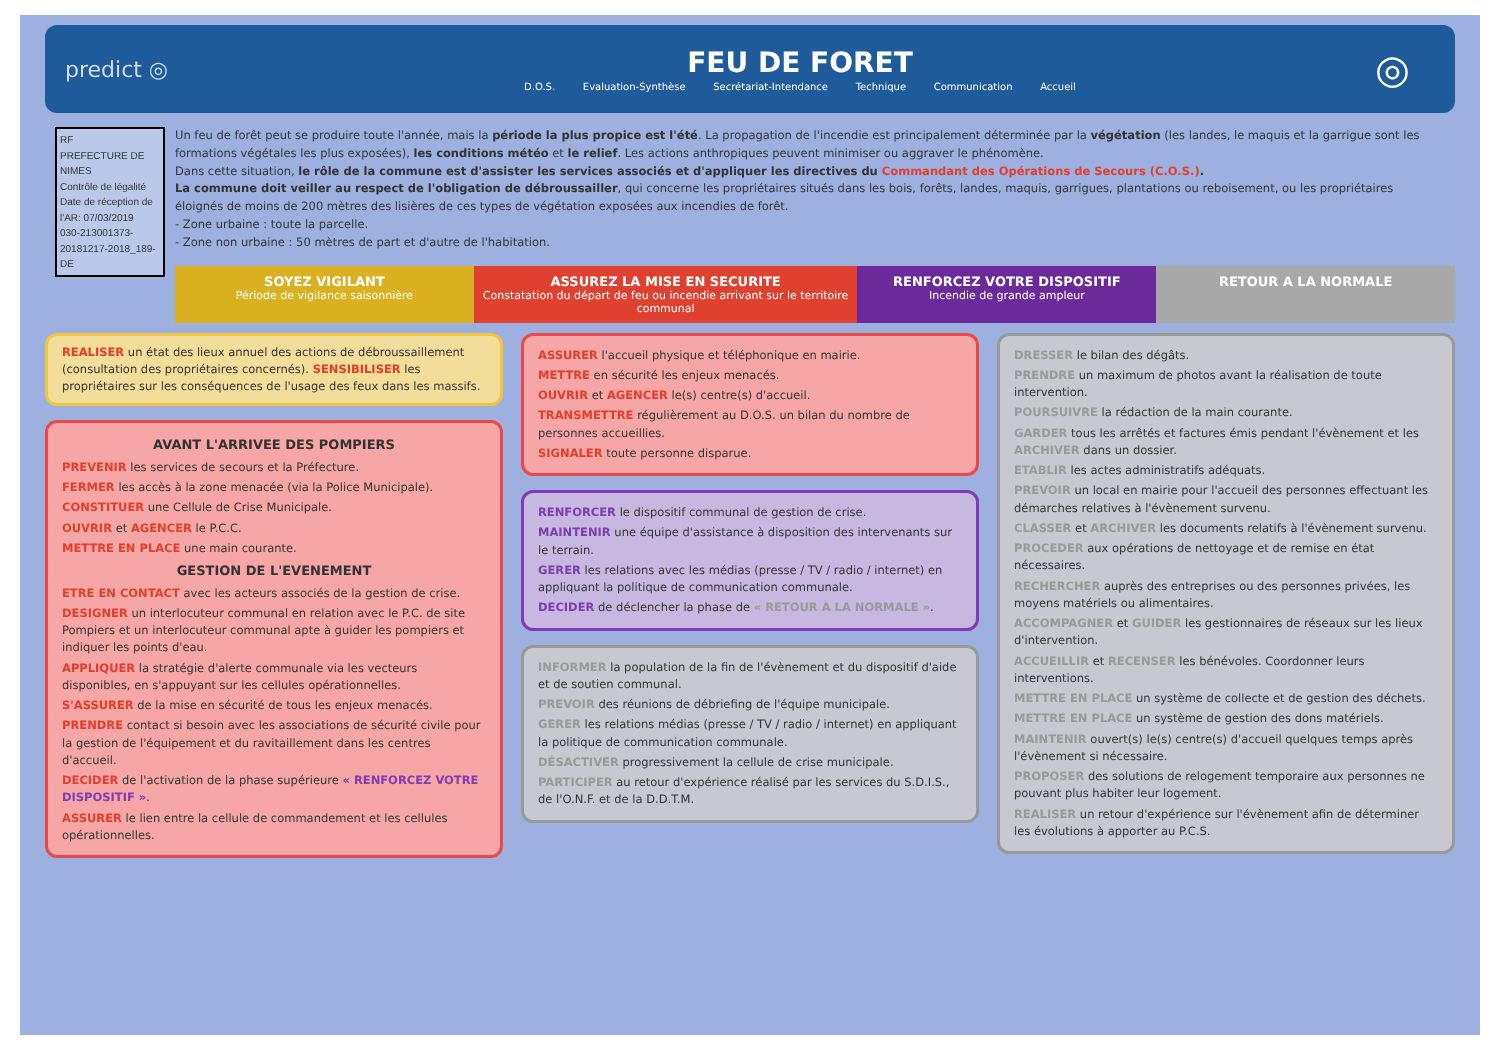predict ◎
FEU DE FORET
D.O.S. Evaluation-Synthèse Secrétariat-Intendance Technique Communication Accueil
◎
RF
PREFECTURE DE NIMES
Contrôle de légalité
Date de réception de l'AR: 07/03/2019
030-213001373-20181217-2018_189-DE
Un feu de forêt peut se produire toute l'année, mais la période la plus propice est l'été. La propagation de l'incendie est principalement déterminée par la végétation (les landes, le maquis et la garrigue sont les formations végétales les plus exposées), les conditions météo et le relief. Les actions anthropiques peuvent minimiser ou aggraver le phénomène.
Dans cette situation, le rôle de la commune est d'assister les services associés et d'appliquer les directives du Commandant des Opérations de Secours (C.O.S.).
La commune doit veiller au respect de l'obligation de débroussailler, qui concerne les propriétaires situés dans les bois, forêts, landes, maquis, garrigues, plantations ou reboisement, ou les propriétaires éloignés de moins de 200 mètres des lisières de ces types de végétation exposées aux incendies de forêt.
- Zone urbaine : toute la parcelle.
- Zone non urbaine : 50 mètres de part et d'autre de l'habitation.
SOYEZ VIGILANT
Période de vigilance saisonnière
ASSUREZ LA MISE EN SECURITE
Constatation du départ de feu ou incendie arrivant sur le territoire communal
RENFORCEZ VOTRE DISPOSITIF
Incendie de grande ampleur
RETOUR A LA NORMALE
REALISER un état des lieux annuel des actions de débroussaillement (consultation des propriétaires concernés). SENSIBILISER les propriétaires sur les conséquences de l'usage des feux dans les massifs.
AVANT L'ARRIVEE DES POMPIERS
PREVENIR les services de secours et la Préfecture.
FERMER les accès à la zone menacée (via la Police Municipale).
CONSTITUER une Cellule de Crise Municipale.
OUVRIR et AGENCER le P.C.C.
METTRE EN PLACE une main courante.
GESTION DE L'EVENEMENT
ETRE EN CONTACT avec les acteurs associés de la gestion de crise.
DESIGNER un interlocuteur communal en relation avec le P.C. de site Pompiers et un interlocuteur communal apte à guider les pompiers et indiquer les points d'eau.
APPLIQUER la stratégie d'alerte communale via les vecteurs disponibles, en s'appuyant sur les cellules opérationnelles.
S'ASSURER de la mise en sécurité de tous les enjeux menacés.
PRENDRE contact si besoin avec les associations de sécurité civile pour la gestion de l'équipement et du ravitaillement dans les centres d'accueil.
DECIDER de l'activation de la phase supérieure « RENFORCEZ VOTRE DISPOSITIF ».
ASSURER le lien entre la cellule de commandement et les cellules opérationnelles.
ASSURER l'accueil physique et téléphonique en mairie.
METTRE en sécurité les enjeux menacés.
OUVRIR et AGENCER le(s) centre(s) d'accueil.
TRANSMETTRE régulièrement au D.O.S. un bilan du nombre de personnes accueillies.
SIGNALER toute personne disparue.
RENFORCER le dispositif communal de gestion de crise.
MAINTENIR une équipe d'assistance à disposition des intervenants sur le terrain.
GERER les relations avec les médias (presse / TV / radio / internet) en appliquant la politique de communication communale.
DECIDER de déclencher la phase de « RETOUR A LA NORMALE ».
INFORMER la population de la fin de l'évènement et du dispositif d'aide et de soutien communal.
PREVOIR des réunions de débriefing de l'équipe municipale.
GERER les relations médias (presse / TV / radio / internet) en appliquant la politique de communication communale.
DÉSACTIVER progressivement la cellule de crise municipale.
PARTICIPER au retour d'expérience réalisé par les services du S.D.I.S., de l'O.N.F. et de la D.D.T.M.
DRESSER le bilan des dégâts.
PRENDRE un maximum de photos avant la réalisation de toute intervention.
POURSUIVRE la rédaction de la main courante.
GARDER tous les arrêtés et factures émis pendant l'évènement et les ARCHIVER dans un dossier.
ETABLIR les actes administratifs adéquats.
PREVOIR un local en mairie pour l'accueil des personnes effectuant les démarches relatives à l'évènement survenu.
CLASSER et ARCHIVER les documents relatifs à l'évènement survenu.
PROCEDER aux opérations de nettoyage et de remise en état nécessaires.
RECHERCHER auprès des entreprises ou des personnes privées, les moyens matériels ou alimentaires.
ACCOMPAGNER et GUIDER les gestionnaires de réseaux sur les lieux d'intervention.
ACCUEILLIR et RECENSER les bénévoles. Coordonner leurs interventions.
METTRE EN PLACE un système de collecte et de gestion des déchets.
METTRE EN PLACE un système de gestion des dons matériels.
MAINTENIR ouvert(s) le(s) centre(s) d'accueil quelques temps après l'évènement si nécessaire.
PROPOSER des solutions de relogement temporaire aux personnes ne pouvant plus habiter leur logement.
REALISER un retour d'expérience sur l'évènement afin de déterminer les évolutions à apporter au P.C.S.